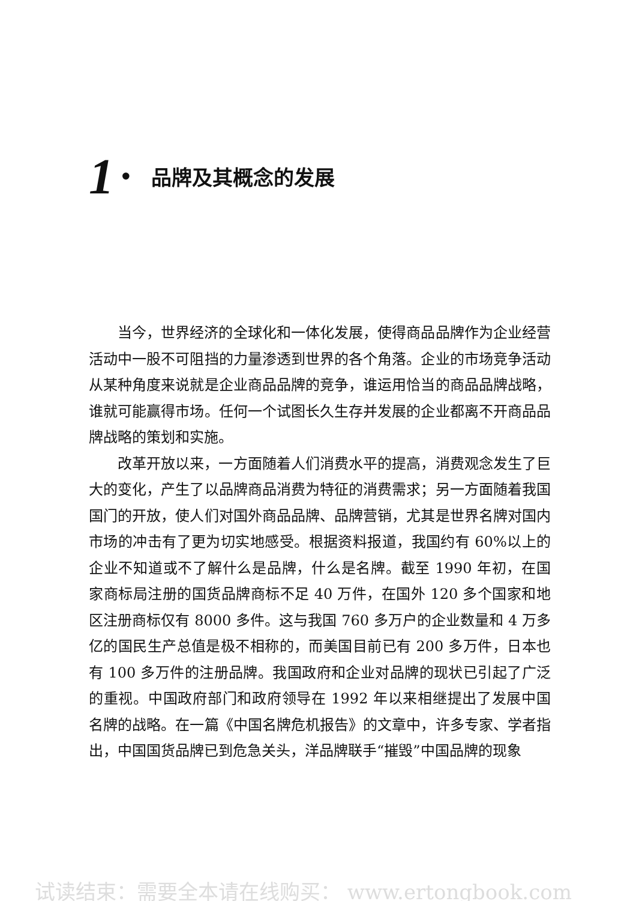1 • 品牌及其概念的发展
当今，世界经济的全球化和一体化发展，使得商品品牌作为企业经营活动中一股不可阻挡的力量渗透到世界的各个角落。企业的市场竞争活动从某种角度来说就是企业商品品牌的竞争，谁运用恰当的商品品牌战略，谁就可能赢得市场。任何一个试图长久生存并发展的企业都离不开商品品牌战略的策划和实施。
改革开放以来，一方面随着人们消费水平的提高，消费观念发生了巨大的变化，产生了以品牌商品消费为特征的消费需求；另一方面随着我国国门的开放，使人们对国外商品品牌、品牌营销，尤其是世界名牌对国内市场的冲击有了更为切实地感受。根据资料报道，我国约有 60%以上的企业不知道或不了解什么是品牌，什么是名牌。截至 1990 年初，在国家商标局注册的国货品牌商标不足 40 万件，在国外 120 多个国家和地区注册商标仅有 8000 多件。这与我国 760 多万户的企业数量和 4 万多亿的国民生产总值是极不相称的，而美国目前已有 200 多万件，日本也有 100 多万件的注册品牌。我国政府和企业对品牌的现状已引起了广泛的重视。中国政府部门和政府领导在 1992 年以来相继提出了发展中国名牌的战略。在一篇《中国名牌危机报告》的文章中，许多专家、学者指出，中国国货品牌已到危急关头，洋品牌联手“摧毁”中国品牌的现象
试读结束：需要全本请在线购买： www.ertongbook.com